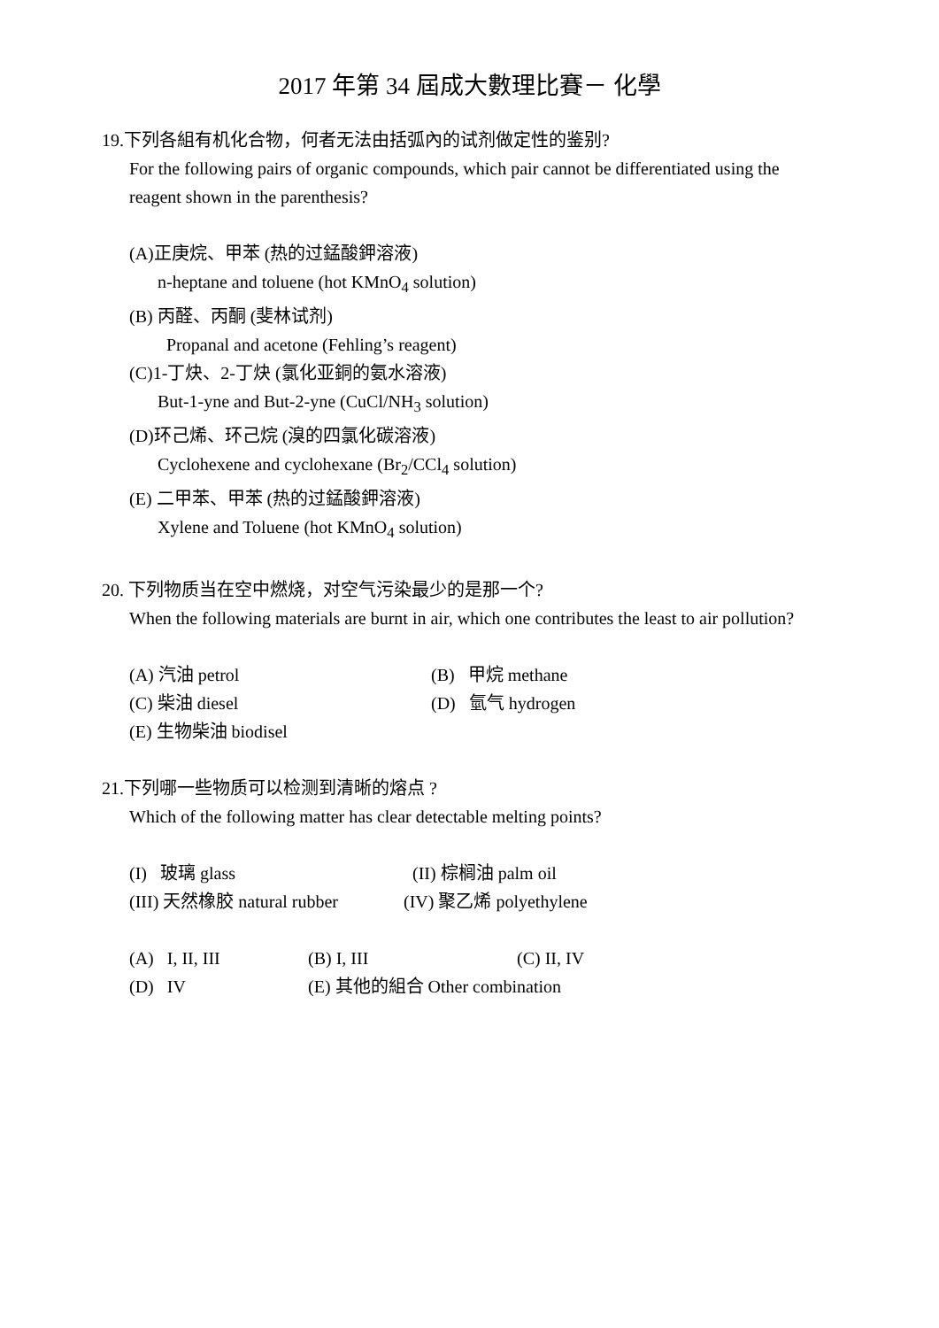2017 年第 34 屆成大數理比賽－ 化學
19.下列各組有机化合物，何者无法由括弧內的试剂做定性的鉴别?
For the following pairs of organic compounds, which pair cannot be differentiated using the reagent shown in the parenthesis?
(A)正庚烷、甲苯 (热的过錳酸鉀溶液)
n-heptane and toluene (hot KMnO<sub>4</sub> solution)
(B) 丙醛、丙酮 (斐林试剂)
Propanal and acetone (Fehling’s reagent)
(C)1-丁炔、2-丁炔 (氯化亚銅的氨水溶液)
But-1-yne and But-2-yne (CuCl/NH<sub>3</sub> solution)
(D)环己烯、环己烷 (溴的四氯化碳溶液)
Cyclohexene and cyclohexane (Br<sub>2</sub>/CCl<sub>4</sub> solution)
(E) 二甲苯、甲苯 (热的过錳酸鉀溶液)
Xylene and Toluene (hot KMnO<sub>4</sub> solution)
20. 下列物质当在空中燃烧，对空气污染最少的是那一个?
When the following materials are burnt in air, which one contributes the least to air pollution?
(A) 汽油 petrol (B) 甲烷 methane
(C) 柴油 diesel (D) 氫气 hydrogen
(E) 生物柴油 biodisel
21.下列哪一些物质可以检测到清晰的熔点 ?
Which of the following matter has clear detectable melting points?
(I) 玻璃 glass (II) 棕榈油 palm oil
(III) 天然橡胶 natural rubber (IV) 聚乙烯 polyethylene
(A) I, II, III (B) I, III (C) II, IV
(D) IV (E) 其他的組合 Other combination